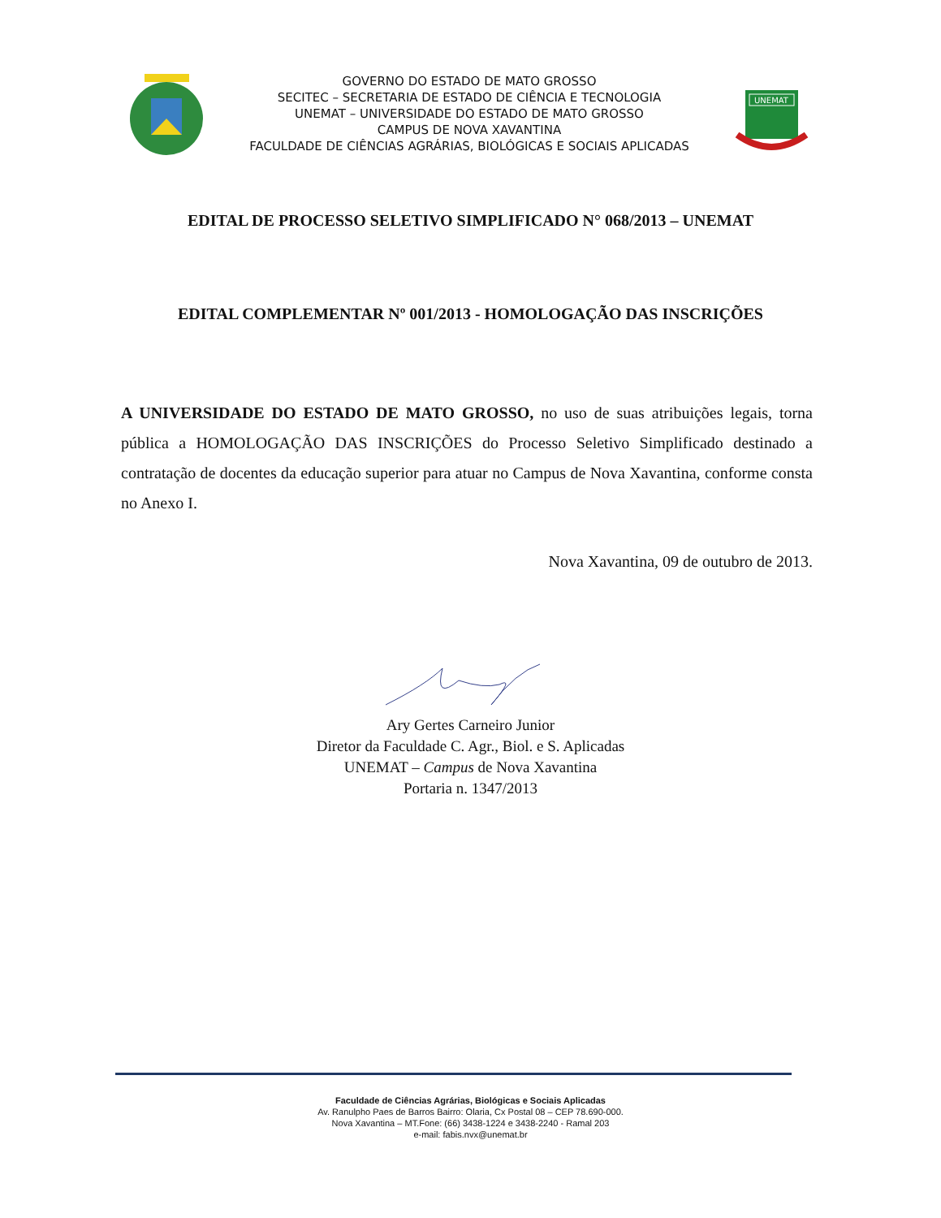GOVERNO DO ESTADO DE MATO GROSSO
SECITEC – SECRETARIA DE ESTADO DE CIÊNCIA E TECNOLOGIA
UNEMAT – UNIVERSIDADE DO ESTADO DE MATO GROSSO
CAMPUS DE NOVA XAVANTINA
FACULDADE DE CIÊNCIAS AGRÁRIAS, BIOLÓGICAS E SOCIAIS APLICADAS
UNEMAT
EDITAL DE PROCESSO SELETIVO SIMPLIFICADO N° 068/2013 – UNEMAT
EDITAL COMPLEMENTAR Nº 001/2013 - HOMOLOGAÇÃO DAS INSCRIÇÕES
A UNIVERSIDADE DO ESTADO DE MATO GROSSO, no uso de suas atribuições legais, torna pública a HOMOLOGAÇÃO DAS INSCRIÇÕES do Processo Seletivo Simplificado destinado a contratação de docentes da educação superior para atuar no Campus de Nova Xavantina, conforme consta no Anexo I.
Nova Xavantina, 09 de outubro de 2013.
Ary Gertes Carneiro Junior
Diretor da Faculdade C. Agr., Biol. e S. Aplicadas
UNEMAT – Campus de Nova Xavantina
Portaria n. 1347/2013
Faculdade de Ciências Agrárias, Biológicas e Sociais Aplicadas
Av. Ranulpho Paes de Barros Bairro: Olaria, Cx Postal 08 – CEP 78.690-000.
Nova Xavantina – MT.Fone: (66) 3438-1224 e 3438-2240 - Ramal 203
e-mail: fabis.nvx@unemat.br